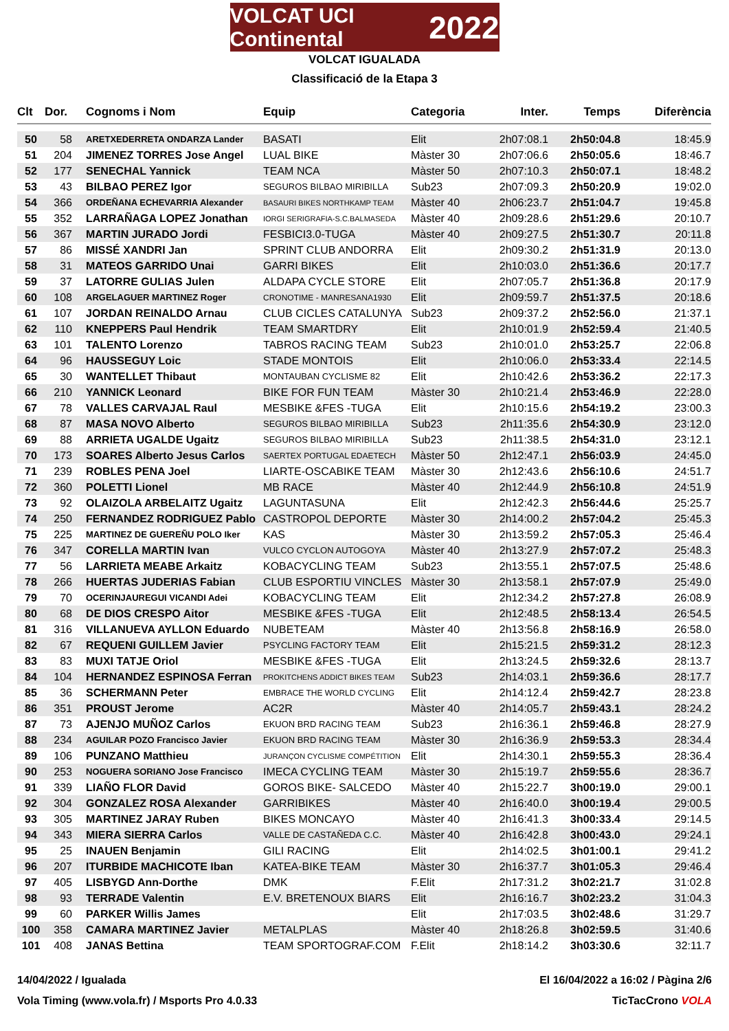VOLCAT UCI Continental 2022
VOLCAT IGUALADA
Classificació de la Etapa 3
| Clt | Dor. | Cognoms i Nom | Equip | Categoria | Inter. | Temps | Diferència |
| --- | --- | --- | --- | --- | --- | --- | --- |
| 50 | 58 | ARETXEDERRETA ONDARZA Lander | BASATI | Elit | 2h07:08.1 | 2h50:04.8 | 18:45.9 |
| 51 | 204 | JIMENEZ TORRES Jose Angel | LUAL BIKE | Màster 30 | 2h07:06.6 | 2h50:05.6 | 18:46.7 |
| 52 | 177 | SENECHAL Yannick | TEAM NCA | Màster 50 | 2h07:10.3 | 2h50:07.1 | 18:48.2 |
| 53 | 43 | BILBAO PEREZ Igor | SEGUROS BILBAO MIRIBILLA | Sub23 | 2h07:09.3 | 2h50:20.9 | 19:02.0 |
| 54 | 366 | ORDEÑANA ECHEVARRIA Alexander | BASAURI BIKES NORTHKAMP TEAM | Màster 40 | 2h06:23.7 | 2h51:04.7 | 19:45.8 |
| 55 | 352 | LARRAÑAGA LOPEZ Jonathan | IORGI SERIGRAFIA-S.C.BALMASEDA | Màster 40 | 2h09:28.6 | 2h51:29.6 | 20:10.7 |
| 56 | 367 | MARTIN JURADO Jordi | FESBICI3.0-TUGA | Màster 40 | 2h09:27.5 | 2h51:30.7 | 20:11.8 |
| 57 | 86 | MISSÉ XANDRI Jan | SPRINT CLUB ANDORRA | Elit | 2h09:30.2 | 2h51:31.9 | 20:13.0 |
| 58 | 31 | MATEOS GARRIDO Unai | GARRI BIKES | Elit | 2h10:03.0 | 2h51:36.6 | 20:17.7 |
| 59 | 37 | LATORRE GULIAS Julen | ALDAPA CYCLE STORE | Elit | 2h07:05.7 | 2h51:36.8 | 20:17.9 |
| 60 | 108 | ARGELAGUER MARTINEZ Roger | CRONOTIME - MANRESANA1930 | Elit | 2h09:59.7 | 2h51:37.5 | 20:18.6 |
| 61 | 107 | JORDAN REINALDO Arnau | CLUB CICLES CATALUNYA | Sub23 | 2h09:37.2 | 2h52:56.0 | 21:37.1 |
| 62 | 110 | KNEPPERS Paul Hendrik | TEAM SMARTDRY | Elit | 2h10:01.9 | 2h52:59.4 | 21:40.5 |
| 63 | 101 | TALENTO Lorenzo | TABROS RACING TEAM | Sub23 | 2h10:01.0 | 2h53:25.7 | 22:06.8 |
| 64 | 96 | HAUSSEGUY Loic | STADE MONTOIS | Elit | 2h10:06.0 | 2h53:33.4 | 22:14.5 |
| 65 | 30 | WANTELLET Thibaut | MONTAUBAN CYCLISME 82 | Elit | 2h10:42.6 | 2h53:36.2 | 22:17.3 |
| 66 | 210 | YANNICK Leonard | BIKE FOR FUN TEAM | Màster 30 | 2h10:21.4 | 2h53:46.9 | 22:28.0 |
| 67 | 78 | VALLES CARVAJAL Raul | MESBIKE &FES -TUGA | Elit | 2h10:15.6 | 2h54:19.2 | 23:00.3 |
| 68 | 87 | MASA NOVO Alberto | SEGUROS BILBAO MIRIBILLA | Sub23 | 2h11:35.6 | 2h54:30.9 | 23:12.0 |
| 69 | 88 | ARRIETA UGALDE Ugaitz | SEGUROS BILBAO MIRIBILLA | Sub23 | 2h11:38.5 | 2h54:31.0 | 23:12.1 |
| 70 | 173 | SOARES Alberto Jesus Carlos | SAERTEX PORTUGAL EDAETECH | Màster 50 | 2h12:47.1 | 2h56:03.9 | 24:45.0 |
| 71 | 239 | ROBLES PENA Joel | LIARTE-OSCABIKE TEAM | Màster 30 | 2h12:43.6 | 2h56:10.6 | 24:51.7 |
| 72 | 360 | POLETTI Lionel | MB RACE | Màster 40 | 2h12:44.9 | 2h56:10.8 | 24:51.9 |
| 73 | 92 | OLAIZOLA ARBELAITZ Ugaitz | LAGUNTASUNA | Elit | 2h12:42.3 | 2h56:44.6 | 25:25.7 |
| 74 | 250 | FERNANDEZ RODRIGUEZ Pablo | CASTROPOL DEPORTE | Màster 30 | 2h14:00.2 | 2h57:04.2 | 25:45.3 |
| 75 | 225 | MARTINEZ DE GUEREÑU POLO Iker | KAS | Màster 30 | 2h13:59.2 | 2h57:05.3 | 25:46.4 |
| 76 | 347 | CORELLA MARTIN Ivan | VULCO CYCLON AUTOGOYA | Màster 40 | 2h13:27.9 | 2h57:07.2 | 25:48.3 |
| 77 | 56 | LARRIETA MEABE Arkaitz | KOBACYCLING TEAM | Sub23 | 2h13:55.1 | 2h57:07.5 | 25:48.6 |
| 78 | 266 | HUERTAS JUDERIAS Fabian | CLUB ESPORTIU VINCLES | Màster 30 | 2h13:58.1 | 2h57:07.9 | 25:49.0 |
| 79 | 70 | OCERINJAUREGUI VICANDI Adei | KOBACYCLING TEAM | Elit | 2h12:34.2 | 2h57:27.8 | 26:08.9 |
| 80 | 68 | DE DIOS CRESPO Aitor | MESBIKE &FES -TUGA | Elit | 2h12:48.5 | 2h58:13.4 | 26:54.5 |
| 81 | 316 | VILLANUEVA AYLLON Eduardo | NUBETEAM | Màster 40 | 2h13:56.8 | 2h58:16.9 | 26:58.0 |
| 82 | 67 | REQUENI GUILLEM Javier | PSYCLING FACTORY TEAM | Elit | 2h15:21.5 | 2h59:31.2 | 28:12.3 |
| 83 | 83 | MUXI TATJE Oriol | MESBIKE &FES -TUGA | Elit | 2h13:24.5 | 2h59:32.6 | 28:13.7 |
| 84 | 104 | HERNANDEZ ESPINOSA Ferran | PROKITCHENS ADDICT BIKES TEAM | Sub23 | 2h14:03.1 | 2h59:36.6 | 28:17.7 |
| 85 | 36 | SCHERMANN Peter | EMBRACE THE WORLD CYCLING | Elit | 2h14:12.4 | 2h59:42.7 | 28:23.8 |
| 86 | 351 | PROUST Jerome | AC2R | Màster 40 | 2h14:05.7 | 2h59:43.1 | 28:24.2 |
| 87 | 73 | AJENJO MUÑOZ Carlos | EKUON BRD RACING TEAM | Sub23 | 2h16:36.1 | 2h59:46.8 | 28:27.9 |
| 88 | 234 | AGUILAR POZO Francisco Javier | EKUON BRD RACING TEAM | Màster 30 | 2h16:36.9 | 2h59:53.3 | 28:34.4 |
| 89 | 106 | PUNZANO Matthieu | JURANÇON CYCLISME COMPÉTITION | Elit | 2h14:30.1 | 2h59:55.3 | 28:36.4 |
| 90 | 253 | NOGUERA SORIANO Jose Francisco | IMECA CYCLING TEAM | Màster 30 | 2h15:19.7 | 2h59:55.6 | 28:36.7 |
| 91 | 339 | LIAÑO FLOR David | GOROS BIKE- SALCEDO | Màster 40 | 2h15:22.7 | 3h00:19.0 | 29:00.1 |
| 92 | 304 | GONZALEZ ROSA Alexander | GARRIBIKES | Màster 40 | 2h16:40.0 | 3h00:19.4 | 29:00.5 |
| 93 | 305 | MARTINEZ JARAY Ruben | BIKES MONCAYO | Màster 40 | 2h16:41.3 | 3h00:33.4 | 29:14.5 |
| 94 | 343 | MIERA SIERRA Carlos | VALLE DE CASTAÑEDA C.C. | Màster 40 | 2h16:42.8 | 3h00:43.0 | 29:24.1 |
| 95 | 25 | INAUEN Benjamin | GILI RACING | Elit | 2h14:02.5 | 3h01:00.1 | 29:41.2 |
| 96 | 207 | ITURBIDE MACHICOTE Iban | KATEA-BIKE TEAM | Màster 30 | 2h16:37.7 | 3h01:05.3 | 29:46.4 |
| 97 | 405 | LISBYGD Ann-Dorthe | DMK | F.Elit | 2h17:31.2 | 3h02:21.7 | 31:02.8 |
| 98 | 93 | TERRADE Valentin | E.V. BRETENOUX BIARS | Elit | 2h16:16.7 | 3h02:23.2 | 31:04.3 |
| 99 | 60 | PARKER Willis James | | Elit | 2h17:03.5 | 3h02:48.6 | 31:29.7 |
| 100 | 358 | CAMARA MARTINEZ Javier | METALPLAS | Màster 40 | 2h18:26.8 | 3h02:59.5 | 31:40.6 |
| 101 | 408 | JANAS Bettina | TEAM SPORTOGRAF.COM | F.Elit | 2h18:14.2 | 3h03:30.6 | 32:11.7 |
14/04/2022 / Igualada El 16/04/2022 a 16:02 / Pàgina 2/6
Vola Timing (www.vola.fr) / Msports Pro 4.0.33 TicTacCrono VOLA